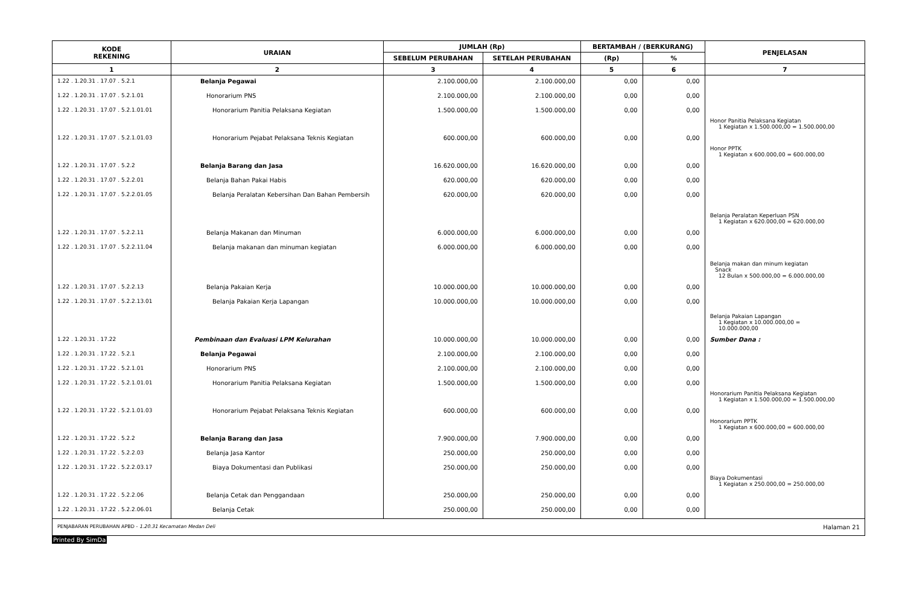| KODE REKENING | URAIAN | JUMLAH (Rp) | | BERTAMBAH / (BERKURANG) | | PENJELASAN |
| --- | --- | --- | --- | --- | --- | --- |
| | | SEBELUM PERUBAHAN | SETELAH PERUBAHAN | (Rp) | % | |
| 1 | 2 | 3 | 4 | 5 | 6 | 7 |
| 1.22 . 1.20.31 . 17.07 . 5.2.1 | Belanja Pegawai | 2.100.000,00 | 2.100.000,00 | 0,00 | 0,00 | |
| 1.22 . 1.20.31 . 17.07 . 5.2.1.01 | Honorarium PNS | 2.100.000,00 | 2.100.000,00 | 0,00 | 0,00 | |
| 1.22 . 1.20.31 . 17.07 . 5.2.1.01.01 | Honorarium Panitia Pelaksana Kegiatan | 1.500.000,00 | 1.500.000,00 | 0,00 | 0,00 | Honor Panitia Pelaksana Kegiatan 1 Kegiatan x 1.500.000,00 = 1.500.000,00 |
| 1.22 . 1.20.31 . 17.07 . 5.2.1.01.03 | Honorarium Pejabat Pelaksana Teknis Kegiatan | 600.000,00 | 600.000,00 | 0,00 | 0,00 | Honor PPTK 1 Kegiatan x 600.000,00 = 600.000,00 |
| 1.22 . 1.20.31 . 17.07 . 5.2.2 | Belanja Barang dan Jasa | 16.620.000,00 | 16.620.000,00 | 0,00 | 0,00 | |
| 1.22 . 1.20.31 . 17.07 . 5.2.2.01 | Belanja Bahan Pakai Habis | 620.000,00 | 620.000,00 | 0,00 | 0,00 | |
| 1.22 . 1.20.31 . 17.07 . 5.2.2.01.05 | Belanja Peralatan Kebersihan Dan Bahan Pembersih | 620.000,00 | 620.000,00 | 0,00 | 0,00 | Belanja Peralatan Keperluan PSN 1 Kegiatan x 620.000,00 = 620.000,00 |
| 1.22 . 1.20.31 . 17.07 . 5.2.2.11 | Belanja Makanan dan Minuman | 6.000.000,00 | 6.000.000,00 | 0,00 | 0,00 | |
| 1.22 . 1.20.31 . 17.07 . 5.2.2.11.04 | Belanja makanan dan minuman kegiatan | 6.000.000,00 | 6.000.000,00 | 0,00 | 0,00 | Belanja makan dan minum kegiatan Snack 12 Bulan x 500.000,00 = 6.000.000,00 |
| 1.22 . 1.20.31 . 17.07 . 5.2.2.13 | Belanja Pakaian Kerja | 10.000.000,00 | 10.000.000,00 | 0,00 | 0,00 | |
| 1.22 . 1.20.31 . 17.07 . 5.2.2.13.01 | Belanja Pakaian Kerja Lapangan | 10.000.000,00 | 10.000.000,00 | 0,00 | 0,00 | Belanja Pakaian Lapangan 1 Kegiatan x 10.000.000,00 = 10.000.000,00 |
| 1.22 . 1.20.31 . 17.22 | Pembinaan dan Evaluasi LPM Kelurahan | 10.000.000,00 | 10.000.000,00 | 0,00 | 0,00 | Sumber Dana : |
| 1.22 . 1.20.31 . 17.22 . 5.2.1 | Belanja Pegawai | 2.100.000,00 | 2.100.000,00 | 0,00 | 0,00 | |
| 1.22 . 1.20.31 . 17.22 . 5.2.1.01 | Honorarium PNS | 2.100.000,00 | 2.100.000,00 | 0,00 | 0,00 | |
| 1.22 . 1.20.31 . 17.22 . 5.2.1.01.01 | Honorarium Panitia Pelaksana Kegiatan | 1.500.000,00 | 1.500.000,00 | 0,00 | 0,00 | Honorarium Panitia Pelaksana Kegiatan 1 Kegiatan x 1.500.000,00 = 1.500.000,00 |
| 1.22 . 1.20.31 . 17.22 . 5.2.1.01.03 | Honorarium Pejabat Pelaksana Teknis Kegiatan | 600.000,00 | 600.000,00 | 0,00 | 0,00 | Honorarium PPTK 1 Kegiatan x 600.000,00 = 600.000,00 |
| 1.22 . 1.20.31 . 17.22 . 5.2.2 | Belanja Barang dan Jasa | 7.900.000,00 | 7.900.000,00 | 0,00 | 0,00 | |
| 1.22 . 1.20.31 . 17.22 . 5.2.2.03 | Belanja Jasa Kantor | 250.000,00 | 250.000,00 | 0,00 | 0,00 | |
| 1.22 . 1.20.31 . 17.22 . 5.2.2.03.17 | Biaya Dokumentasi dan Publikasi | 250.000,00 | 250.000,00 | 0,00 | 0,00 | Biaya Dokumentasi 1 Kegiatan x 250.000,00 = 250.000,00 |
| 1.22 . 1.20.31 . 17.22 . 5.2.2.06 | Belanja Cetak dan Penggandaan | 250.000,00 | 250.000,00 | 0,00 | 0,00 | |
| 1.22 . 1.20.31 . 17.22 . 5.2.2.06.01 | Belanja Cetak | 250.000,00 | 250.000,00 | 0,00 | 0,00 | |
PENJABARAN PERUBAHAN APBD - 1.20.31 Kecamatan Medan Deli Halaman 21
Printed By SimDa